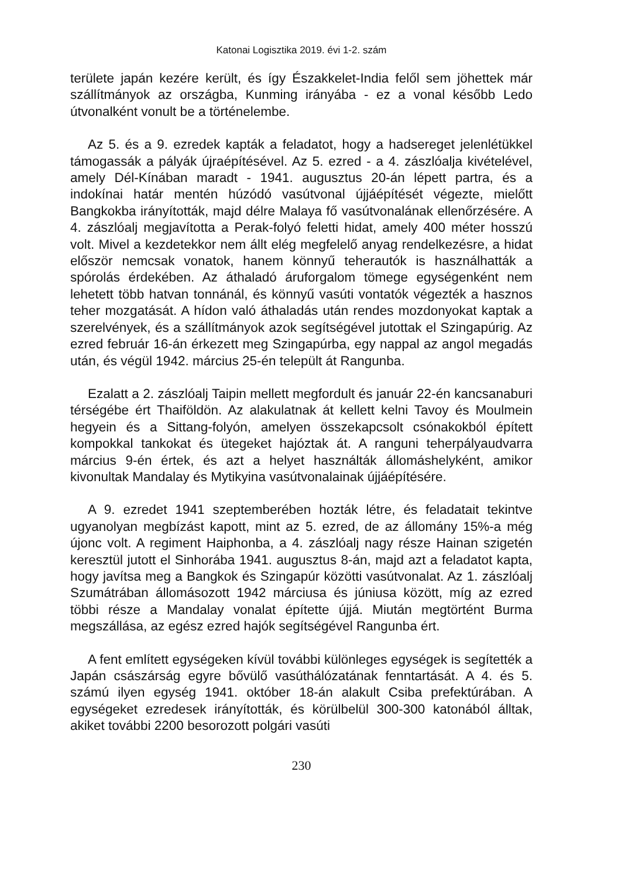Katonai Logisztika 2019. évi 1-2. szám
területe japán kezére került, és így Északkelet-India felől sem jöhettek már szállítmányok az országba, Kunming irányába - ez a vonal később Ledo útvonalként vonult be a történelembe.
Az 5. és a 9. ezredek kapták a feladatot, hogy a hadsereget jelenlétükkel támogassák a pályák újraépítésével. Az 5. ezred - a 4. zászlóalja kivételével, amely Dél-Kínában maradt - 1941. augusztus 20-án lépett partra, és a indokínai határ mentén húzódó vasútvonal újjáépítését végezte, mielőtt Bangkokba irányították, majd délre Malaya fő vasútvonalának ellenőrzésére. A 4. zászlóalj megjavította a Perak-folyó feletti hidat, amely 400 méter hosszú volt. Mivel a kezdetekkor nem állt elég megfelelő anyag rendelkezésre, a hidat először nemcsak vonatok, hanem könnyű teherautók is használhatták a spórolás érdekében. Az áthaladó áruforgalom tömege egységenként nem lehetett több hatvan tonnánál, és könnyű vasúti vontatók végezték a hasznos teher mozgatását. A hídon való áthaladás után rendes mozdonyokat kaptak a szerelvények, és a szállítmányok azok segítségével jutottak el Szingapúrig. Az ezred február 16-án érkezett meg Szingapúrba, egy nappal az angol megadás után, és végül 1942. március 25-én települt át Rangunba.
Ezalatt a 2. zászlóalj Taipin mellett megfordult és január 22-én kancsanaburi térségébe ért Thaiföldön. Az alakulatnak át kellett kelni Tavoy és Moulmein hegyein és a Sittang-folyón, amelyen összekapcsolt csónakokból épített kompokkal tankokat és ütegeket hajóztak át. A ranguni teherpályaudvarra március 9-én értek, és azt a helyet használták állomáshelyként, amikor kivonultak Mandalay és Mytikyina vasútvonalainak újjáépítésére.
A 9. ezredet 1941 szeptemberében hozták létre, és feladatait tekintve ugyanolyan megbízást kapott, mint az 5. ezred, de az állomány 15%-a még újonc volt. A regiment Haiphonba, a 4. zászlóalj nagy része Hainan szigetén keresztül jutott el Sinhorába 1941. augusztus 8-án, majd azt a feladatot kapta, hogy javítsa meg a Bangkok és Szingapúr közötti vasútvonalat. Az 1. zászlóalj Szumátrában állomásozott 1942 márciusa és júniusa között, míg az ezred többi része a Mandalay vonalat építette újjá. Miután megtörtént Burma megszállása, az egész ezred hajók segítségével Rangunba ért.
A fent említett egységeken kívül további különleges egységek is segítették a Japán császárság egyre bővülő vasúthálózatának fenntartását. A 4. és 5. számú ilyen egység 1941. október 18-án alakult Csiba prefektúrában. A egységeket ezredesek irányították, és körülbelül 300-300 katonából álltak, akiket további 2200 besorozott polgári vasúti
230